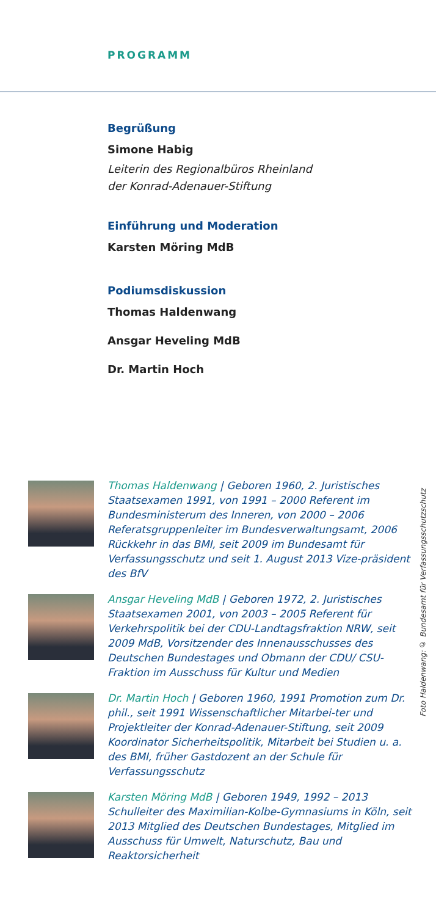PROGRAMM
Begrüßung
Simone Habig
Leiterin des Regionalbüros Rheinland
der Konrad-Adenauer-Stiftung
Einführung und Moderation
Karsten Möring MdB
Podiumsdiskussion
Thomas Haldenwang
Ansgar Heveling MdB
Dr. Martin Hoch
Thomas Haldenwang | Geboren 1960, 2. Juristisches Staatsexamen 1991, von 1991 – 2000 Referent im Bundesministerum des Inneren, von 2000 – 2006 Referatsgruppenleiter im Bundesverwaltungsamt, 2006 Rückkehr in das BMI, seit 2009 im Bundesamt für Verfassungsschutz und seit 1. August 2013 Vize-präsident des BfV
Ansgar Heveling MdB | Geboren 1972, 2. Juristisches Staatsexamen 2001, von 2003 – 2005 Referent für Verkehrspolitik bei der CDU-Landtagsfraktion NRW, seit 2009 MdB, Vorsitzender des Innenausschusses des Deutschen Bundestages und Obmann der CDU/ CSU-Fraktion im Ausschuss für Kultur und Medien
Dr. Martin Hoch | Geboren 1960, 1991 Promotion zum Dr. phil., seit 1991 Wissenschaftlicher Mitarbei-ter und Projektleiter der Konrad-Adenauer-Stiftung, seit 2009 Koordinator Sicherheitspolitik, Mitarbeit bei Studien u. a. des BMI, früher Gastdozent an der Schule für Verfassungsschutz
Karsten Möring MdB | Geboren 1949, 1992 – 2013 Schulleiter des Maximilian-Kolbe-Gymnasiums in Köln, seit 2013 Mitglied des Deutschen Bundestages, Mitglied im Ausschuss für Umwelt, Naturschutz, Bau und Reaktorsicherheit
Foto Haldenwang: © Bundesamt für Verfassungsschutzschutz